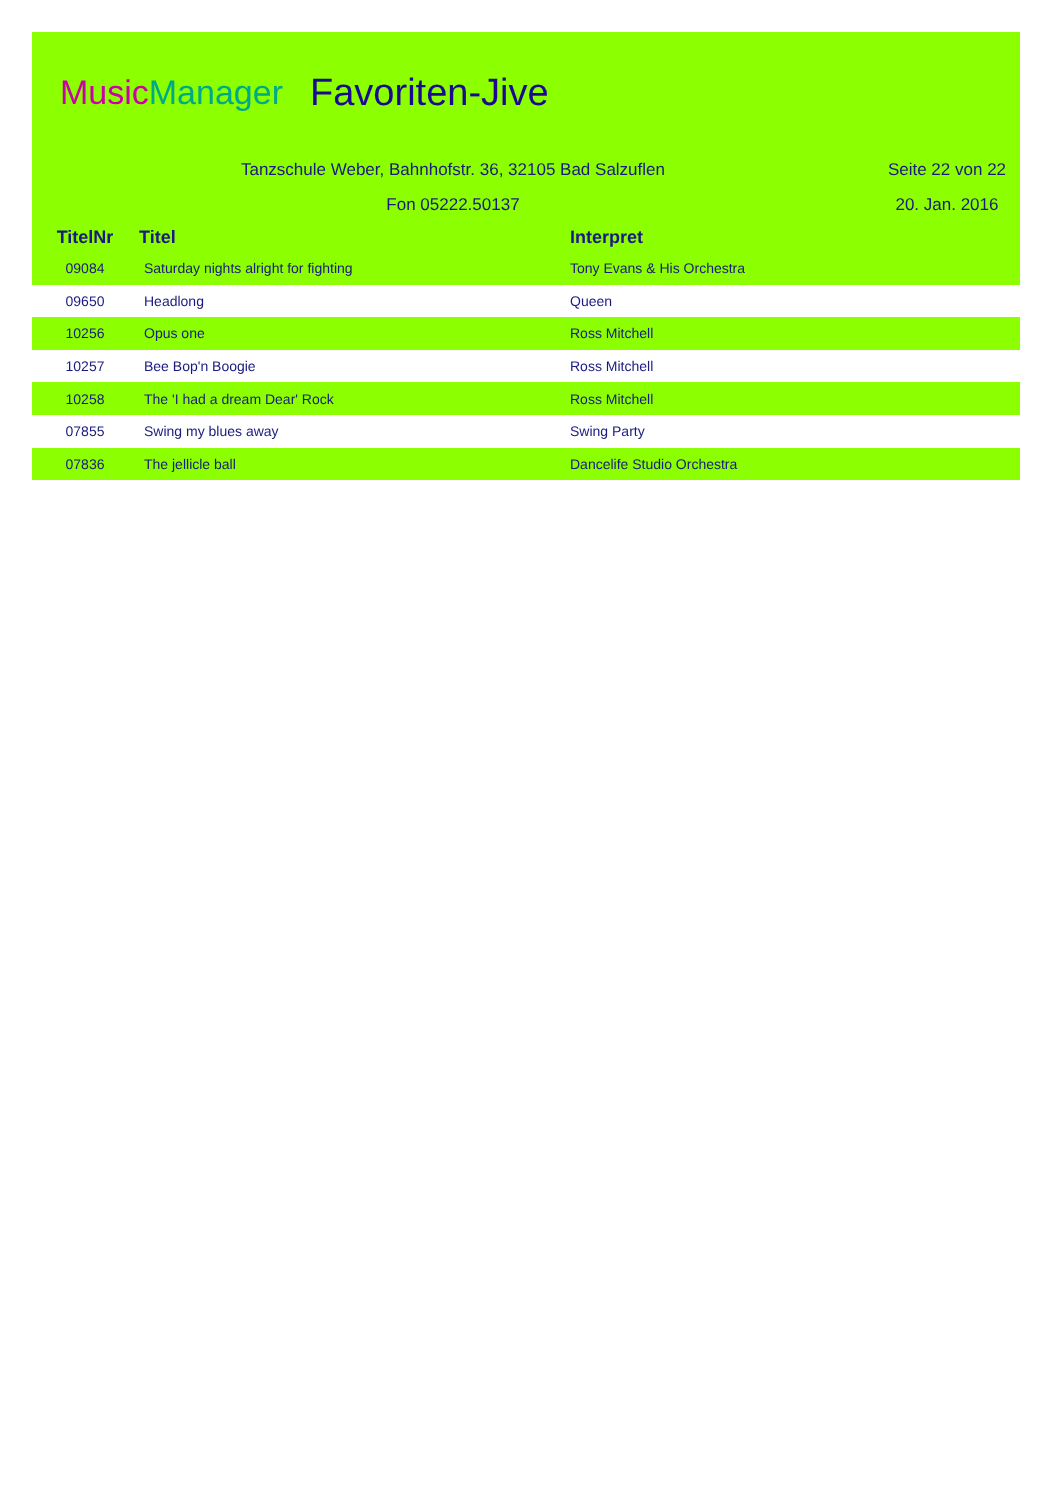MusicManager Favoriten-Jive
Tanzschule Weber, Bahnhofstr. 36, 32105 Bad Salzuflen Seite 22 von 22
Fon 05222.50137 20. Jan. 2016
| TitelNr | Titel | Interpret |
| --- | --- | --- |
| 09084 | Saturday nights alright for fighting | Tony Evans & His Orchestra |
| 09650 | Headlong | Queen |
| 10256 | Opus one | Ross Mitchell |
| 10257 | Bee Bop'n Boogie | Ross Mitchell |
| 10258 | The 'I had a dream Dear' Rock | Ross Mitchell |
| 07855 | Swing my blues away | Swing Party |
| 07836 | The jellicle ball | Dancelife Studio Orchestra |